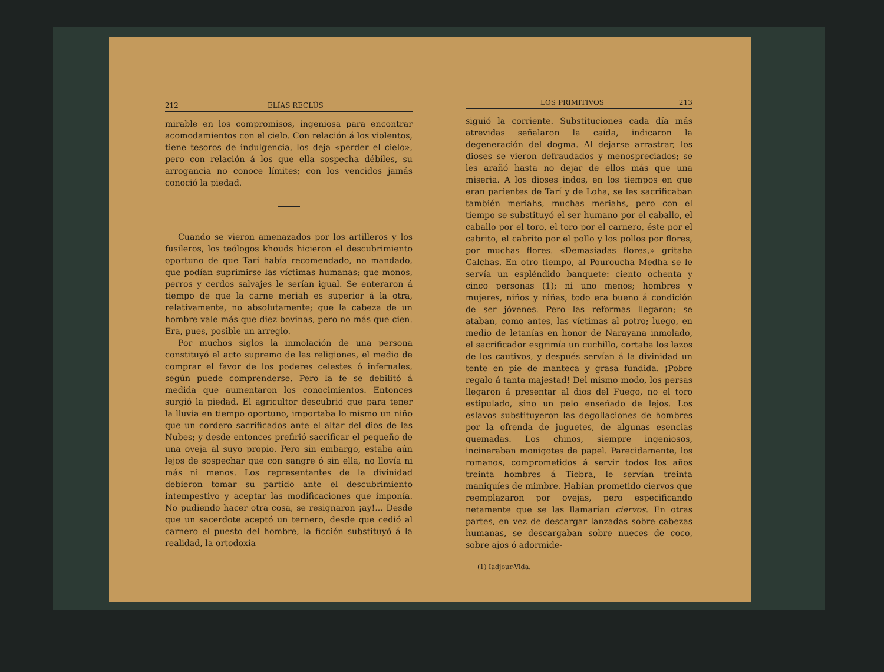212 ELÍAS RECLÚS
mirable en los compromisos, ingeniosa para encontrar acomodamientos con el cielo. Con relación á los violentos, tiene tesoros de indulgencia, los deja «perder el cielo», pero con relación á los que ella sospecha débiles, su arrogancia no conoce límites; con los vencidos jamás conoció la piedad.
Cuando se vieron amenazados por los artilleros y los fusileros, los teólogos khouds hicieron el descubrimiento oportuno de que Tarí había recomendado, no mandado, que podían suprimirse las víctimas humanas; que monos, perros y cerdos salvajes le serían igual. Se enteraron á tiempo de que la carne meriah es superior á la otra, relativamente, no absolutamente; que la cabeza de un hombre vale más que diez bovinas, pero no más que cien. Era, pues, posible un arreglo.
Por muchos siglos la inmolación de una persona constituyó el acto supremo de las religiones, el medio de comprar el favor de los poderes celestes ó infernales, según puede comprenderse. Pero la fe se debilitó á medida que aumentaron los conocimientos. Entonces surgió la piedad. El agricultor descubrió que para tener la lluvia en tiempo oportuno, importaba lo mismo un niño que un cordero sacrificados ante el altar del dios de las Nubes; y desde entonces prefirió sacrificar el pequeño de una oveja al suyo propio. Pero sin embargo, estaba aún lejos de sospechar que con sangre ó sin ella, no llovía ni más ni menos. Los representantes de la divinidad debieron tomar su partido ante el descubrimiento intempestivo y aceptar las modificaciones que imponía. No pudiendo hacer otra cosa, se resignaron ¡ay!... Desde que un sacerdote aceptó un ternero, desde que cedió al carnero el puesto del hombre, la ficción substituyó á la realidad, la ortodoxia
LOS PRIMITIVOS 213
siguió la corriente. Substituciones cada día más atrevidas señalaron la caída, indicaron la degeneración del dogma. Al dejarse arrastrar, los dioses se vieron defraudados y menospreciados; se les arañó hasta no dejar de ellos más que una miseria. A los dioses indos, en los tiempos en que eran parientes de Tarí y de Loha, se les sacrificaban también meriahs, muchas meriahs, pero con el tiempo se substituyó el ser humano por el caballo, el caballo por el toro, el toro por el carnero, éste por el cabrito, el cabrito por el pollo y los pollos por flores, por muchas flores. «Demasiadas flores,» gritaba Calchas. En otro tiempo, al Pouroucha Medha se le servía un espléndido banquete: ciento ochenta y cinco personas (1); ni uno menos; hombres y mujeres, niños y niñas, todo era bueno á condición de ser jóvenes. Pero las reformas llegaron; se ataban, como antes, las víctimas al potro; luego, en medio de letanías en honor de Narayana inmolado, el sacrificador esgrimía un cuchillo, cortaba los lazos de los cautivos, y después servían á la divinidad un tente en pie de manteca y grasa fundida. ¡Pobre regalo á tanta majestad! Del mismo modo, los persas llegaron á presentar al dios del Fuego, no el toro estipulado, sino un pelo enseñado de lejos. Los eslavos substituyeron las degollaciones de hombres por la ofrenda de juguetes, de algunas esencias quemadas. Los chinos, siempre ingeniosos, incineraban monigotes de papel. Parecidamente, los romanos, comprometidos á servir todos los años treinta hombres á Tiebra, le servían treinta maniquíes de mimbre. Habían prometido ciervos que reemplazaron por ovejas, pero especificando netamente que se las llamarían ciervos. En otras partes, en vez de descargar lanzadas sobre cabezas humanas, se descargaban sobre nueces de coco, sobre ajos ó adormide-
(1) Iadjour-Vida.